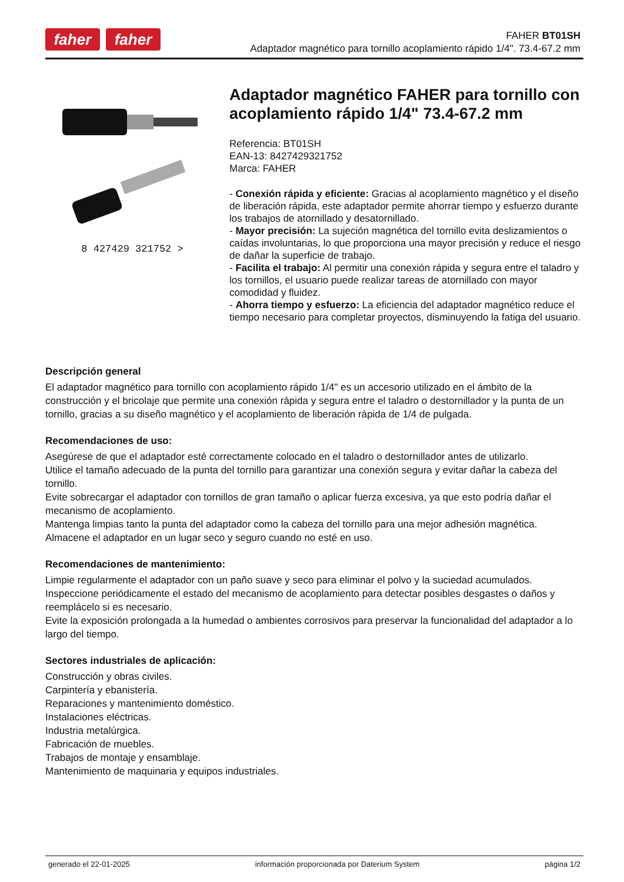faher faher
FAHER BT01SH
Adaptador magnético para tornillo acoplamiento rápido 1/4". 73.4-67.2 mm
8 427429 321752 >
Adaptador magnético FAHER para tornillo con acoplamiento rápido 1/4" 73.4-67.2 mm
Referencia: BT01SH
EAN-13: 8427429321752
Marca: FAHER
- Conexión rápida y eficiente: Gracias al acoplamiento magnético y el diseño de liberación rápida, este adaptador permite ahorrar tiempo y esfuerzo durante los trabajos de atornillado y desatornillado.
- Mayor precisión: La sujeción magnética del tornillo evita deslizamientos o caídas involuntarias, lo que proporciona una mayor precisión y reduce el riesgo de dañar la superficie de trabajo.
- Facilita el trabajo: Al permitir una conexión rápida y segura entre el taladro y los tornillos, el usuario puede realizar tareas de atornillado con mayor comodidad y fluidez.
- Ahorra tiempo y esfuerzo: La eficiencia del adaptador magnético reduce el tiempo necesario para completar proyectos, disminuyendo la fatiga del usuario.
Descripción general
El adaptador magnético para tornillo con acoplamiento rápido 1/4" es un accesorio utilizado en el ámbito de la construcción y el bricolaje que permite una conexión rápida y segura entre el taladro o destornillador y la punta de un tornillo, gracias a su diseño magnético y el acoplamiento de liberación rápida de 1/4 de pulgada.
Recomendaciones de uso:
Asegúrese de que el adaptador esté correctamente colocado en el taladro o destornillador antes de utilizarlo.
Utilice el tamaño adecuado de la punta del tornillo para garantizar una conexión segura y evitar dañar la cabeza del tornillo.
Evite sobrecargar el adaptador con tornillos de gran tamaño o aplicar fuerza excesiva, ya que esto podría dañar el mecanismo de acoplamiento.
Mantenga limpias tanto la punta del adaptador como la cabeza del tornillo para una mejor adhesión magnética.
Almacene el adaptador en un lugar seco y seguro cuando no esté en uso.
Recomendaciones de mantenimiento:
Limpie regularmente el adaptador con un paño suave y seco para eliminar el polvo y la suciedad acumulados.
Inspeccione periódicamente el estado del mecanismo de acoplamiento para detectar posibles desgastes o daños y reemplácelo si es necesario.
Evite la exposición prolongada a la humedad o ambientes corrosivos para preservar la funcionalidad del adaptador a lo largo del tiempo.
Sectores industriales de aplicación:
Construcción y obras civiles.
Carpintería y ebanistería.
Reparaciones y mantenimiento doméstico.
Instalaciones eléctricas.
Industria metalúrgica.
Fabricación de muebles.
Trabajos de montaje y ensamblaje.
Mantenimiento de maquinaria y equipos industriales.
generado el 22-01-2025 información proporcionada por Daterium System página 1/2